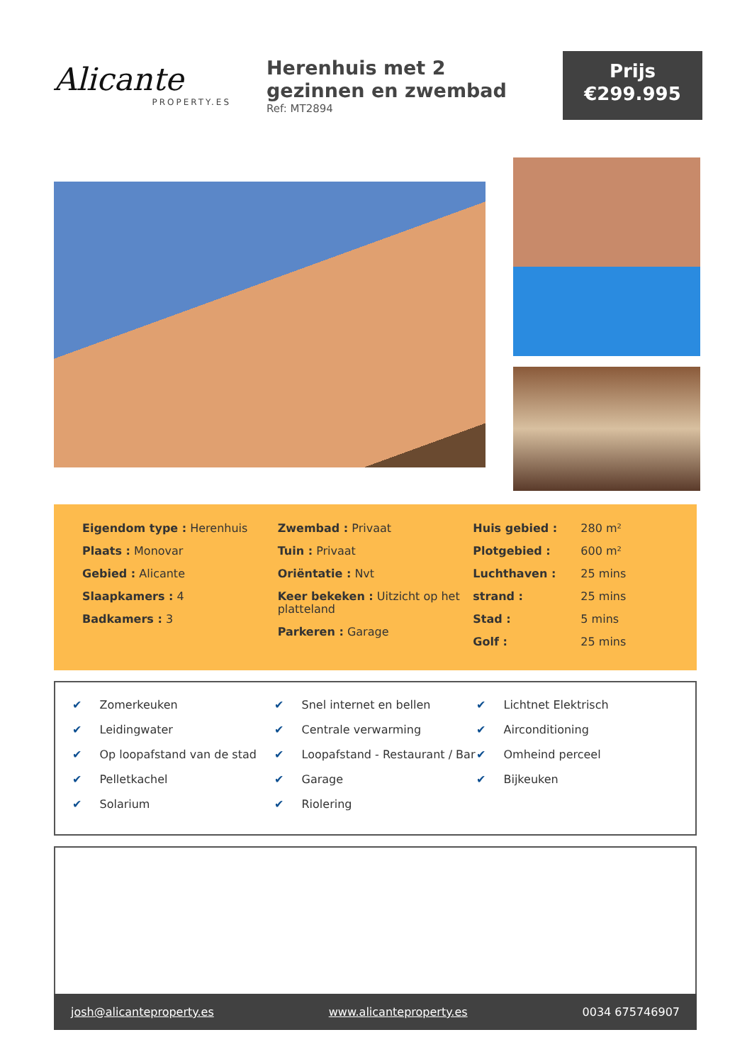Alicante
PROPERTY.ES
Herenhuis met 2 gezinnen en zwembad
Ref: MT2894
Prijs
€299.995
Eigendom type : Herenhuis
Plaats : Monovar
Gebied : Alicante
Slaapkamers : 4
Badkamers : 3
Zwembad : Privaat
Tuin : Privaat
Oriëntatie : Nvt
Keer bekeken : Uitzicht op het platteland
Parkeren : Garage
| Huis gebied : | 280 m² |
| Plotgebied : | 600 m² |
| Luchthaven : | 25 mins |
| strand : | 25 mins |
| Stad : | 5 mins |
| Golf : | 25 mins |
✔ Zomerkeuken
✔ Leidingwater
✔ Op loopafstand van de stad
✔ Pelletkachel
✔ Solarium
✔ Snel internet en bellen
✔ Centrale verwarming
✔ Loopafstand - Restaurant / Bar
✔ Garage
✔ Riolering
✔ Lichtnet Elektrisch
✔ Airconditioning
✔ Omheind perceel
✔ Bijkeuken
josh@alicanteproperty.es www.alicanteproperty.es 0034 675746907